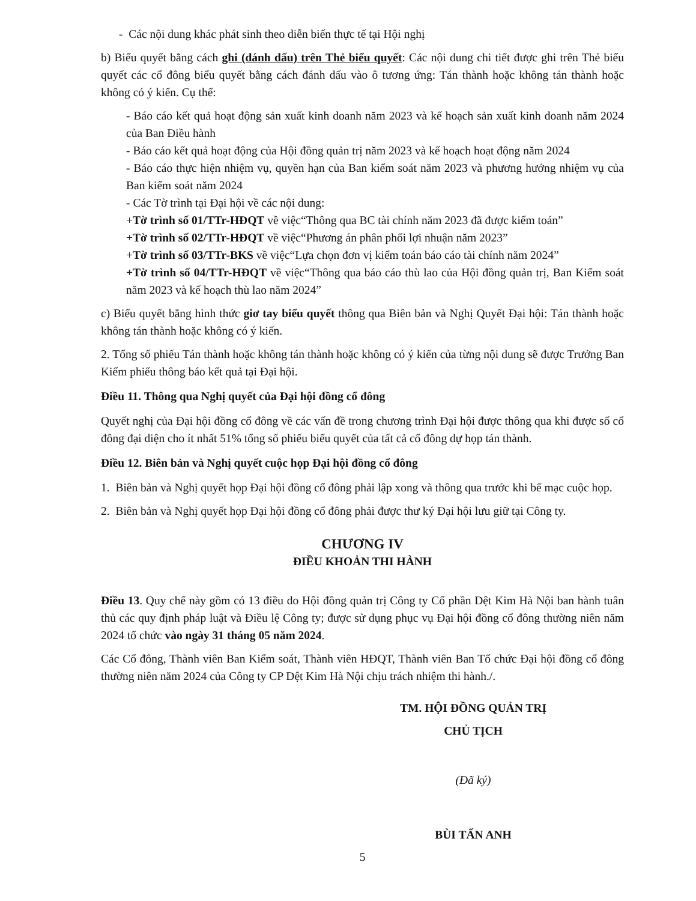- Các nội dung khác phát sinh theo diễn biến thực tế tại Hội nghị
b) Biểu quyết bằng cách ghi (dánh dấu) trên Thẻ biểu quyết: Các nội dung chi tiết được ghi trên Thẻ biểu quyết các cổ đông biểu quyết bằng cách đánh dấu vào ô tương ứng: Tán thành hoặc không tán thành hoặc không có ý kiến. Cụ thể:
- Báo cáo kết quả hoạt động sản xuất kinh doanh năm 2023 và kế hoạch sản xuất kinh doanh năm 2024 của Ban Điều hành
- Báo cáo kết quả hoạt động của Hội đồng quản trị năm 2023 và kế hoạch hoạt động năm 2024
- Báo cáo thực hiện nhiệm vụ, quyền hạn của Ban kiểm soát năm 2023 và phương hướng nhiệm vụ của Ban kiểm soát năm 2024
- Các Tờ trình tại Đại hội về các nội dung:
+Tờ trình số 01/TTr-HĐQT về việc“Thông qua BC tài chính năm 2023 đã được kiểm toán”
+Tờ trình số 02/TTr-HĐQT về việc“Phương án phân phối lợi nhuận năm 2023”
+Tờ trình số 03/TTr-BKS về việc“Lựa chọn đơn vị kiểm toán báo cáo tài chính năm 2024”
+Tờ trình số 04/TTr-HĐQT về việc“Thông qua báo cáo thù lao của Hội đồng quản trị, Ban Kiểm soát năm 2023 và kế hoạch thù lao năm 2024”
c) Biểu quyết bằng hình thức giơ tay biểu quyết thông qua Biên bản và Nghị Quyết Đại hội: Tán thành hoặc không tán thành hoặc không có ý kiến.
2. Tổng số phiếu Tán thành hoặc không tán thành hoặc không có ý kiến của từng nội dung sẽ được Trưởng Ban Kiểm phiếu thông báo kết quả tại Đại hội.
Điều 11. Thông qua Nghị quyết của Đại hội đồng cổ đông
Quyết nghị của Đại hội đồng cổ đông về các vấn đề trong chương trình Đại hội được thông qua khi được số cổ đông đại diện cho ít nhất 51% tổng số phiếu biểu quyết của tất cả cổ đông dự họp tán thành.
Điều 12. Biên bản và Nghị quyết cuộc họp Đại hội đồng cổ đông
1. Biên bản và Nghị quyết họp Đại hội đồng cổ đông phải lập xong và thông qua trước khi bế mạc cuộc họp.
2. Biên bản và Nghị quyết họp Đại hội đồng cổ đông phải được thư ký Đại hội lưu giữ tại Công ty.
CHƯƠNG IV
ĐIỀU KHOẢN THI HÀNH
Điều 13. Quy chế này gồm có 13 điều do Hội đồng quản trị Công ty Cổ phần Dệt Kim Hà Nội ban hành tuân thủ các quy định pháp luật và Điều lệ Công ty; được sử dụng phục vụ Đại hội đồng cổ đông thường niên năm 2024 tổ chức vào ngày 31 tháng 05 năm 2024.
Các Cổ đông, Thành viên Ban Kiểm soát, Thành viên HĐQT, Thành viên Ban Tổ chức Đại hội đồng cổ đông thường niên năm 2024 của Công ty CP Dệt Kim Hà Nội chịu trách nhiệm thi hành./.
TM. HỘI ĐỒNG QUẢN TRỊ
CHỦ TỊCH
(Đã ký)
BÙI TẤN ANH
5